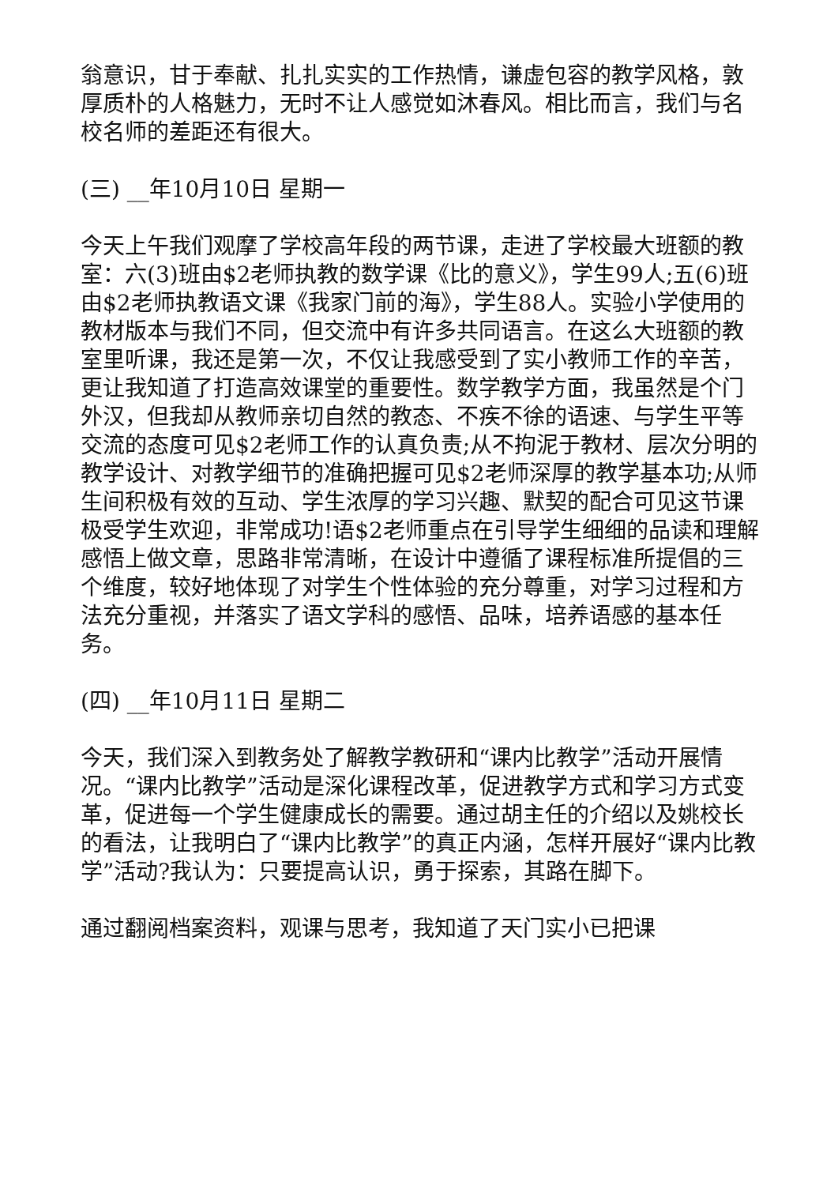翁意识，甘于奉献、扎扎实实的工作热情，谦虚包容的教学风格，敦厚质朴的人格魅力，无时不让人感觉如沐春风。相比而言，我们与名校名师的差距还有很大。
(三) __年10月10日 星期一
今天上午我们观摩了学校高年段的两节课，走进了学校最大班额的教室：六(3)班由$2老师执教的数学课《比的意义》，学生99人;五(6)班由$2老师执教语文课《我家门前的海》，学生88人。实验小学使用的教材版本与我们不同，但交流中有许多共同语言。在这么大班额的教室里听课，我还是第一次，不仅让我感受到了实小教师工作的辛苦，更让我知道了打造高效课堂的重要性。数学教学方面，我虽然是个门外汉，但我却从教师亲切自然的教态、不疾不徐的语速、与学生平等交流的态度可见$2老师工作的认真负责;从不拘泥于教材、层次分明的教学设计、对教学细节的准确把握可见$2老师深厚的教学基本功;从师生间积极有效的互动、学生浓厚的学习兴趣、默契的配合可见这节课极受学生欢迎，非常成功!语$2老师重点在引导学生细细的品读和理解感悟上做文章，思路非常清晰，在设计中遵循了课程标准所提倡的三个维度，较好地体现了对学生个性体验的充分尊重，对学习过程和方法充分重视，并落实了语文学科的感悟、品味，培养语感的基本任务。
(四) __年10月11日 星期二
今天，我们深入到教务处了解教学教研和“课内比教学”活动开展情况。“课内比教学”活动是深化课程改革，促进教学方式和学习方式变革，促进每一个学生健康成长的需要。通过胡主任的介绍以及姚校长的看法，让我明白了“课内比教学”的真正内涵，怎样开展好“课内比教学”活动?我认为：只要提高认识，勇于探索，其路在脚下。
通过翻阅档案资料，观课与思考，我知道了天门实小已把课